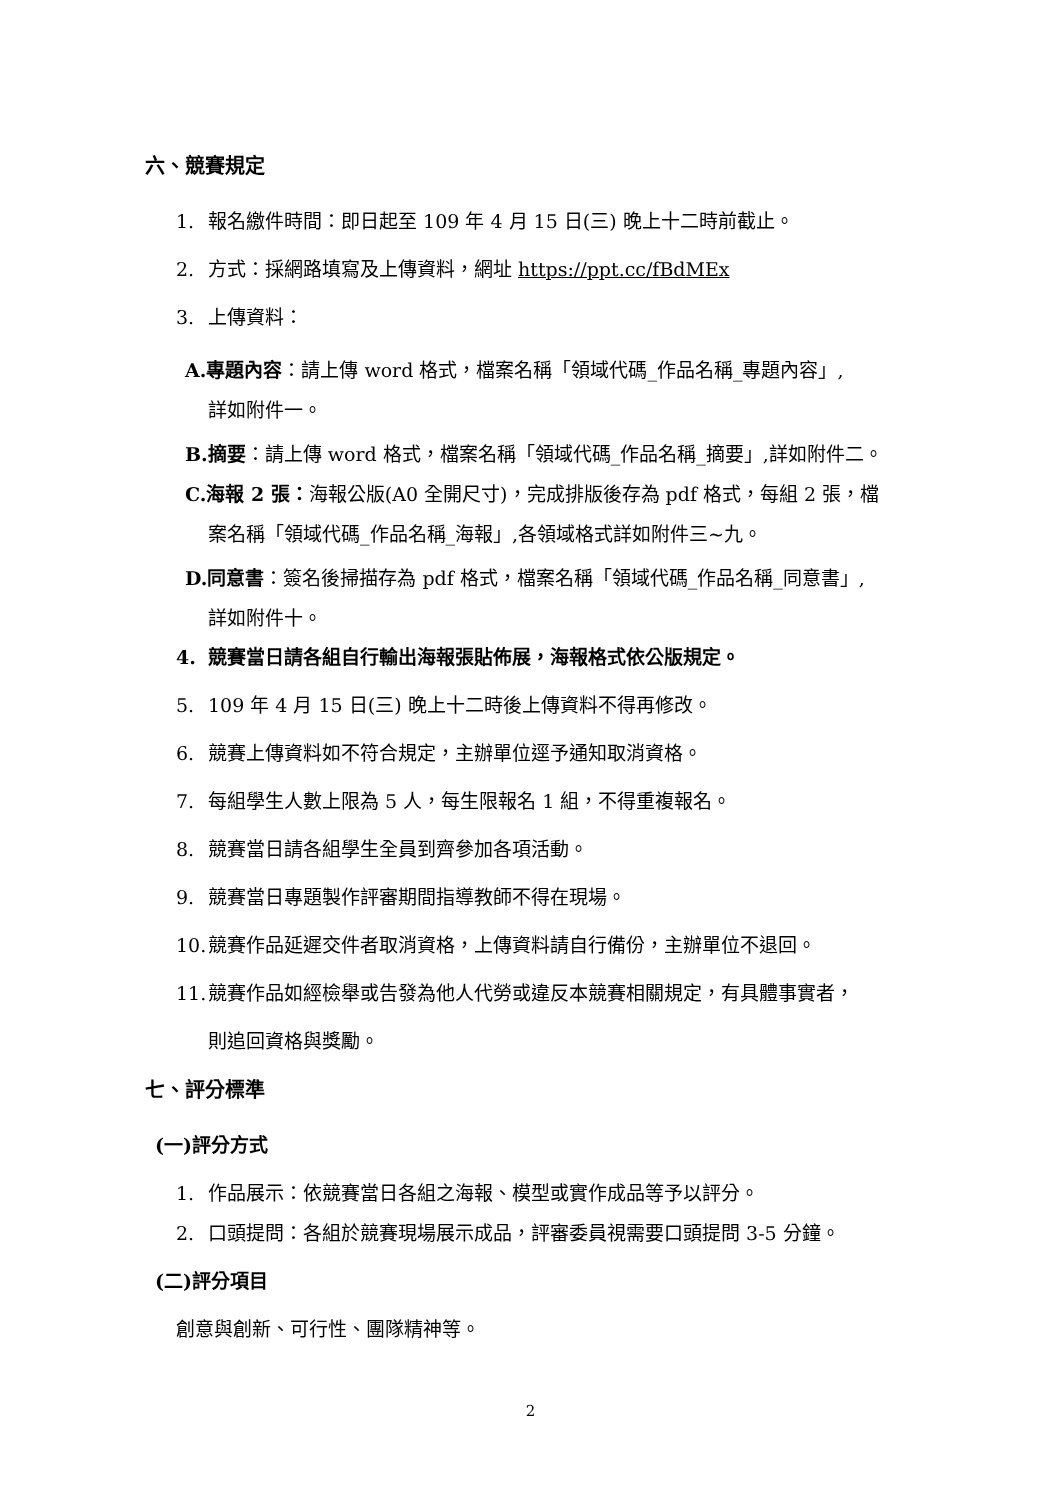六、競賽規定
1. 報名繳件時間：即日起至 109 年 4 月 15 日(三) 晚上十二時前截止。
2. 方式：採網路填寫及上傳資料，網址 https://ppt.cc/fBdMEx
3. 上傳資料：
A.專題內容：請上傳 word 格式，檔案名稱「領域代碼_作品名稱_專題內容」,
詳如附件一。
B.摘要：請上傳 word 格式，檔案名稱「領域代碼_作品名稱_摘要」,詳如附件二。
C.海報 2 張：海報公版(A0 全開尺寸)，完成排版後存為 pdf 格式，每組 2 張，檔
案名稱「領域代碼_作品名稱_海報」,各領域格式詳如附件三~九。
D.同意書：簽名後掃描存為 pdf 格式，檔案名稱「領域代碼_作品名稱_同意書」,
詳如附件十。
4. 競賽當日請各組自行輸出海報張貼佈展，海報格式依公版規定。
5. 109 年 4 月 15 日(三) 晚上十二時後上傳資料不得再修改。
6. 競賽上傳資料如不符合規定，主辦單位逕予通知取消資格。
7. 每組學生人數上限為 5 人，每生限報名 1 組，不得重複報名。
8. 競賽當日請各組學生全員到齊參加各項活動。
9. 競賽當日專題製作評審期間指導教師不得在現場。
10. 競賽作品延遲交件者取消資格，上傳資料請自行備份，主辦單位不退回。
11. 競賽作品如經檢舉或告發為他人代勞或違反本競賽相關規定，有具體事實者，
則追回資格與獎勵。
七、評分標準
(一)評分方式
1. 作品展示：依競賽當日各組之海報、模型或實作成品等予以評分。
2. 口頭提問：各組於競賽現場展示成品，評審委員視需要口頭提問 3-5 分鐘。
(二)評分項目
創意與創新、可行性、團隊精神等。
2